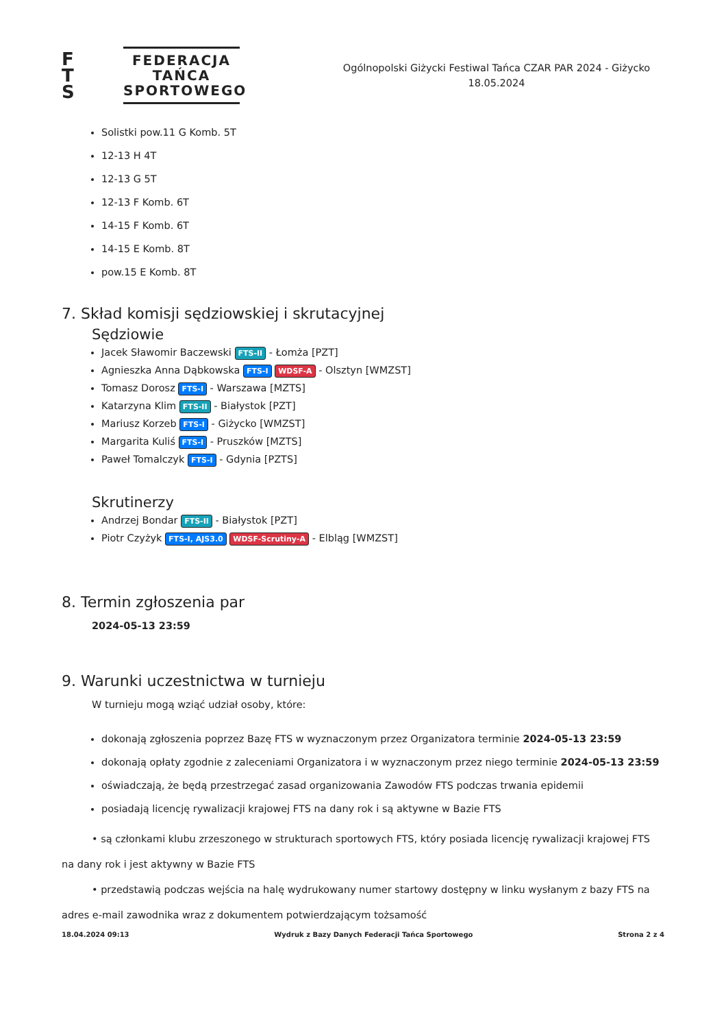F
T
S
FEDERACJA
TAŃCA
SPORTOWEGO
Ogólnopolski Giżycki Festiwal Tańca CZAR PAR 2024 - Giżycko
18.05.2024
Solistki pow.11 G Komb. 5T
12-13 H 4T
12-13 G 5T
12-13 F Komb. 6T
14-15 F Komb. 6T
14-15 E Komb. 8T
pow.15 E Komb. 8T
7. Skład komisji sędziowskiej i skrutacyjnej
Sędziowie
Jacek Sławomir Baczewski FTS-II - Łomża [PZT]
Agnieszka Anna Dąbkowska FTS-I WDSF-A - Olsztyn [WMZST]
Tomasz Dorosz FTS-I - Warszawa [MZTS]
Katarzyna Klim FTS-II - Białystok [PZT]
Mariusz Korzeb FTS-I - Giżycko [WMZST]
Margarita Kuliś FTS-I - Pruszków [MZTS]
Paweł Tomalczyk FTS-I - Gdynia [PZTS]
Skrutinerzy
Andrzej Bondar FTS-II - Białystok [PZT]
Piotr Czyżyk FTS-I, AJS3.0 WDSF-Scrutiny-A - Elbląg [WMZST]
8. Termin zgłoszenia par
2024-05-13 23:59
9. Warunki uczestnictwa w turnieju
W turnieju mogą wziąć udział osoby, które:
dokonają zgłoszenia poprzez Bazę FTS w wyznaczonym przez Organizatora terminie 2024-05-13 23:59
dokonają opłaty zgodnie z zaleceniami Organizatora i w wyznaczonym przez niego terminie 2024-05-13 23:59
oświadczają, że będą przestrzegać zasad organizowania Zawodów FTS podczas trwania epidemii
posiadają licencję rywalizacji krajowej FTS na dany rok i są aktywne w Bazie FTS
• są członkami klubu zrzeszonego w strukturach sportowych FTS, który posiada licencję rywalizacji krajowej FTS na dany rok i jest aktywny w Bazie FTS
• przedstawią podczas wejścia na halę wydrukowany numer startowy dostępny w linku wysłanym z bazy FTS na adres e-mail zawodnika wraz z dokumentem potwierdzającym tożsamość
18.04.2024 09:13 Wydruk z Bazy Danych Federacji Tańca Sportowego Strona 2 z 4